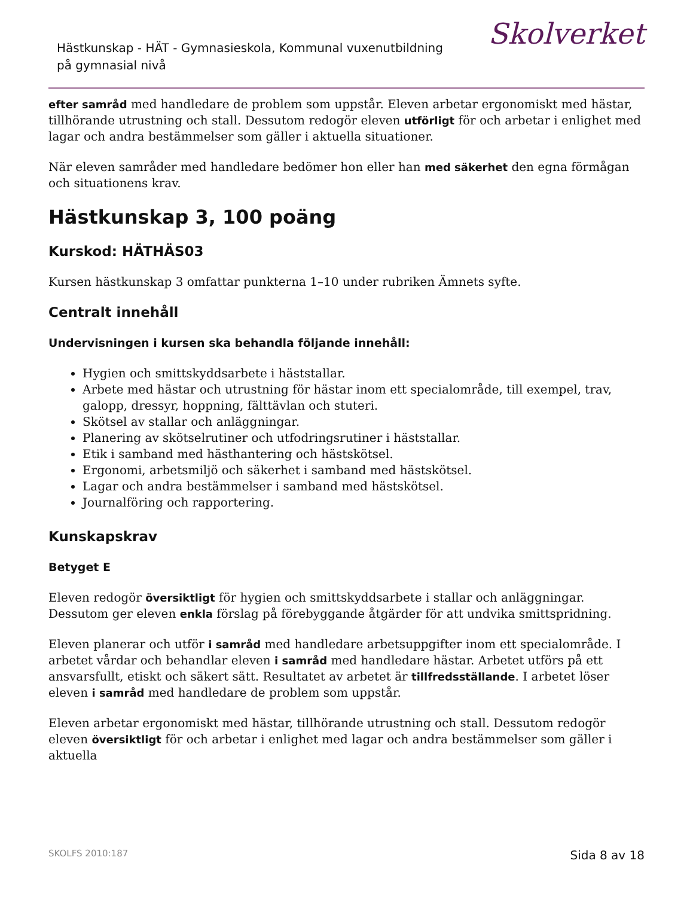Hästkunskap - HÄT - Gymnasieskola, Kommunal vuxenutbildning på gymnasial nivå
Skolverket
efter samråd med handledare de problem som uppstår. Eleven arbetar ergonomiskt med hästar, tillhörande utrustning och stall. Dessutom redogör eleven utförligt för och arbetar i enlighet med lagar och andra bestämmelser som gäller i aktuella situationer.
När eleven samråder med handledare bedömer hon eller han med säkerhet den egna förmågan och situationens krav.
Hästkunskap 3, 100 poäng
Kurskod: HÄTHÄS03
Kursen hästkunskap 3 omfattar punkterna 1–10 under rubriken Ämnets syfte.
Centralt innehåll
Undervisningen i kursen ska behandla följande innehåll:
Hygien och smittskyddsarbete i häststallar.
Arbete med hästar och utrustning för hästar inom ett specialområde, till exempel, trav, galopp, dressyr, hoppning, fälttävlan och stuteri.
Skötsel av stallar och anläggningar.
Planering av skötselrutiner och utfodringsrutiner i häststallar.
Etik i samband med hästhantering och hästskötsel.
Ergonomi, arbetsmiljö och säkerhet i samband med hästskötsel.
Lagar och andra bestämmelser i samband med hästskötsel.
Journalföring och rapportering.
Kunskapskrav
Betyget E
Eleven redogör översiktligt för hygien och smittskyddsarbete i stallar och anläggningar. Dessutom ger eleven enkla förslag på förebyggande åtgärder för att undvika smittspridning.
Eleven planerar och utför i samråd med handledare arbetsuppgifter inom ett specialområde. I arbetet vårdar och behandlar eleven i samråd med handledare hästar. Arbetet utförs på ett ansvarsfullt, etiskt och säkert sätt. Resultatet av arbetet är tillfredsställande. I arbetet löser eleven i samråd med handledare de problem som uppstår.
Eleven arbetar ergonomiskt med hästar, tillhörande utrustning och stall. Dessutom redogör eleven översiktligt för och arbetar i enlighet med lagar och andra bestämmelser som gäller i aktuella
SKOLFS 2010:187 Sida 8 av 18